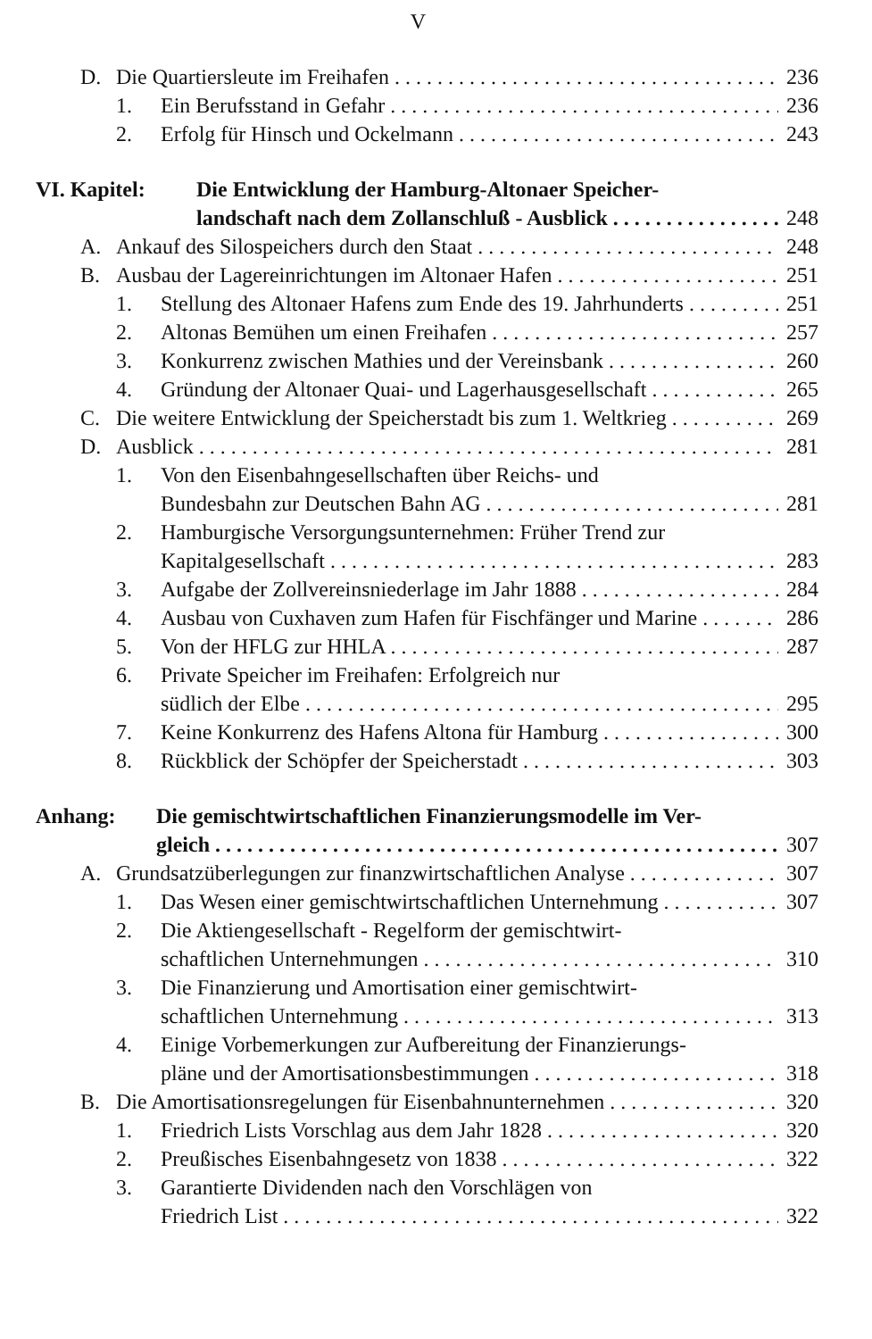V
D. Die Quartiersleute im Freihafen 236
1. Ein Berufsstand in Gefahr 236
2. Erfolg für Hinsch und Ockelmann 243
VI. Kapitel: Die Entwicklung der Hamburg-Altonaer Speicher-
landschaft nach dem Zollanschluß - Ausblick 248
A. Ankauf des Silospeichers durch den Staat 248
B. Ausbau der Lagereinrichtungen im Altonaer Hafen 251
1. Stellung des Altonaer Hafens zum Ende des 19. Jahrhunderts 251
2. Altonas Bemühen um einen Freihafen 257
3. Konkurrenz zwischen Mathies und der Vereinsbank 260
4. Gründung der Altonaer Quai- und Lagerhausgesellschaft 265
C. Die weitere Entwicklung der Speicherstadt bis zum 1. Weltkrieg 269
D. Ausblick 281
1. Von den Eisenbahngesellschaften über Reichs- und
Bundesbahn zur Deutschen Bahn AG 281
2. Hamburgische Versorgungsunternehmen: Früher Trend zur
Kapitalgesellschaft 283
3. Aufgabe der Zollvereinsniederlage im Jahr 1888 284
4. Ausbau von Cuxhaven zum Hafen für Fischfänger und Marine 286
5. Von der HFLG zur HHLA 287
6. Private Speicher im Freihafen: Erfolgreich nur
südlich der Elbe 295
7. Keine Konkurrenz des Hafens Altona für Hamburg 300
8. Rückblick der Schöpfer der Speicherstadt 303
Anhang: Die gemischtwirtschaftlichen Finanzierungsmodelle im Ver-
gleich 307
A. Grundsatzüberlegungen zur finanzwirtschaftlichen Analyse 307
1. Das Wesen einer gemischtwirtschaftlichen Unternehmung 307
2. Die Aktiengesellschaft - Regelform der gemischtwirt-
schaftlichen Unternehmungen 310
3. Die Finanzierung und Amortisation einer gemischtwirt-
schaftlichen Unternehmung 313
4. Einige Vorbemerkungen zur Aufbereitung der Finanzierungs-
pläne und der Amortisationsbestimmungen 318
B. Die Amortisationsregelungen für Eisenbahnunternehmen 320
1. Friedrich Lists Vorschlag aus dem Jahr 1828 320
2. Preußisches Eisenbahngesetz von 1838 322
3. Garantierte Dividenden nach den Vorschlägen von
Friedrich List 322